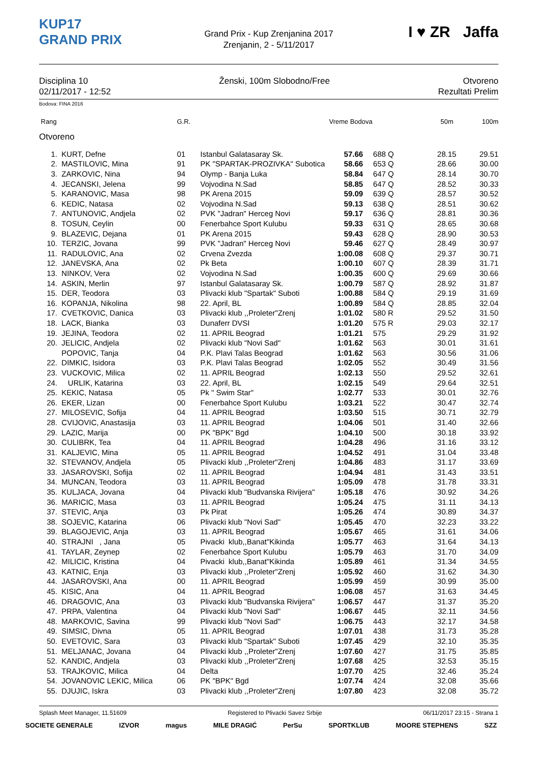KUP17
GRAND PRIX
Grand Prix - Kup Zrenjanina 2017
Zrenjanin, 2 - 5/11/2017
I ♥ ZR Jaffa
Disciplina 10
02/11/2017 - 12:52
Ženski, 100m Slobodno/Free Otvoreno
Rezultati Prelim
Bodova: FINA 2016
| Rang | G.R. | Vreme Bodova | 50m | 100m |
| --- | --- | --- | --- | --- |
Otvoreno
| 1. | KURT, Defne | 01 | Istanbul Galatasaray Sk. | 57.66 | 688 | Q | 28.15 | 29.51 |
| 2. | MASTILOVIC, Mina | 91 | PK "SPARTAK-PROZIVKA" Subotica | 58.66 | 653 | Q | 28.66 | 30.00 |
| 3. | ZARKOVIC, Nina | 94 | Olymp - Banja Luka | 58.84 | 647 | Q | 28.14 | 30.70 |
| 4. | JECANSKI, Jelena | 99 | Vojvodina N.Sad | 58.85 | 647 | Q | 28.52 | 30.33 |
| 5. | KARANOVIC, Masa | 98 | PK Arena 2015 | 59.09 | 639 | Q | 28.57 | 30.52 |
| 6. | KEDIC, Natasa | 02 | Vojvodina N.Sad | 59.13 | 638 | Q | 28.51 | 30.62 |
| 7. | ANTUNOVIC, Andjela | 02 | PVK "Jadran" Herceg Novi | 59.17 | 636 | Q | 28.81 | 30.36 |
| 8. | TOSUN, Ceylin | 00 | Fenerbahce Sport Kulubu | 59.33 | 631 | Q | 28.65 | 30.68 |
| 9. | BLAZEVIC, Dejana | 01 | PK Arena 2015 | 59.43 | 628 | Q | 28.90 | 30.53 |
| 10. | TERZIC, Jovana | 99 | PVK "Jadran" Herceg Novi | 59.46 | 627 | Q | 28.49 | 30.97 |
| 11. | RADULOVIC, Ana | 02 | Crvena Zvezda | 1:00.08 | 608 | Q | 29.37 | 30.71 |
| 12. | JANEVSKA, Ana | 02 | Pk Beta | 1:00.10 | 607 | Q | 28.39 | 31.71 |
| 13. | NINKOV, Vera | 02 | Vojvodina N.Sad | 1:00.35 | 600 | Q | 29.69 | 30.66 |
| 14. | ASKIN, Merlin | 97 | Istanbul Galatasaray Sk. | 1:00.79 | 587 | Q | 28.92 | 31.87 |
| 15. | DER, Teodora | 03 | Plivacki klub "Spartak" Suboti | 1:00.88 | 584 | Q | 29.19 | 31.69 |
| 16. | KOPANJA, Nikolina | 98 | 22. April, BL | 1:00.89 | 584 | Q | 28.85 | 32.04 |
| 17. | CVETKOVIC, Danica | 03 | Plivacki klub ,,Proleter"Zrenj | 1:01.02 | 580 | R | 29.52 | 31.50 |
| 18. | LACK, Bianka | 03 | Dunaferr DVSI | 1:01.20 | 575 | R | 29.03 | 32.17 |
| 19. | JEJINA, Teodora | 02 | 11. APRIL Beograd | 1:01.21 | 575 | | 29.29 | 31.92 |
| 20. | JELICIC, Andjela | 02 | Plivacki klub "Novi Sad" | 1:01.62 | 563 | | 30.01 | 31.61 |
| | POPOVIC, Tanja | 04 | P.K. Plavi Talas Beograd | 1:01.62 | 563 | | 30.56 | 31.06 |
| 22. | DIMKIC, Isidora | 03 | P.K. Plavi Talas Beograd | 1:02.05 | 552 | | 30.49 | 31.56 |
| 23. | VUCKOVIC, Milica | 02 | 11. APRIL Beograd | 1:02.13 | 550 | | 29.52 | 32.61 |
| 24. | URLIK, Katarina | 03 | 22. April, BL | 1:02.15 | 549 | | 29.64 | 32.51 |
| 25. | KEKIC, Natasa | 05 | Pk " Swim Star'' | 1:02.77 | 533 | | 30.01 | 32.76 |
| 26. | EKER, Lizan | 00 | Fenerbahce Sport Kulubu | 1:03.21 | 522 | | 30.47 | 32.74 |
| 27. | MILOSEVIC, Sofija | 04 | 11. APRIL Beograd | 1:03.50 | 515 | | 30.71 | 32.79 |
| 28. | CVIJOVIC, Anastasija | 03 | 11. APRIL Beograd | 1:04.06 | 501 | | 31.40 | 32.66 |
| 29. | LAZIC, Marija | 00 | PK "BPK" Bgd | 1:04.10 | 500 | | 30.18 | 33.92 |
| 30. | CULIBRK, Tea | 04 | 11. APRIL Beograd | 1:04.28 | 496 | | 31.16 | 33.12 |
| 31. | KALJEVIC, Mina | 05 | 11. APRIL Beograd | 1:04.52 | 491 | | 31.04 | 33.48 |
| 32. | STEVANOV, Andjela | 05 | Plivacki klub ,,Proleter"Zrenj | 1:04.86 | 483 | | 31.17 | 33.69 |
| 33. | JASAROVSKI, Sofija | 02 | 11. APRIL Beograd | 1:04.94 | 481 | | 31.43 | 33.51 |
| 34. | MUNCAN, Teodora | 03 | 11. APRIL Beograd | 1:05.09 | 478 | | 31.78 | 33.31 |
| 35. | KULJACA, Jovana | 04 | Plivacki klub "Budvanska Rivijera" | 1:05.18 | 476 | | 30.92 | 34.26 |
| 36. | MARICIC, Masa | 03 | 11. APRIL Beograd | 1:05.24 | 475 | | 31.11 | 34.13 |
| 37. | STEVIC, Anja | 03 | Pk Pirat | 1:05.26 | 474 | | 30.89 | 34.37 |
| 38. | SOJEVIC, Katarina | 06 | Plivacki klub "Novi Sad" | 1:05.45 | 470 | | 32.23 | 33.22 |
| 39. | BLAGOJEVIC, Anja | 03 | 11. APRIL Beograd | 1:05.67 | 465 | | 31.61 | 34.06 |
| 40. | STRAJNI , Jana | 05 | Pivacki klub,,Banat"Kikinda | 1:05.77 | 463 | | 31.64 | 34.13 |
| 41. | TAYLAR, Zeynep | 02 | Fenerbahce Sport Kulubu | 1:05.79 | 463 | | 31.70 | 34.09 |
| 42. | MILICIC, Kristina | 04 | Pivacki klub,,Banat"Kikinda | 1:05.89 | 461 | | 31.34 | 34.55 |
| 43. | KATNIC, Enja | 03 | Plivacki klub ,,Proleter"Zrenj | 1:05.92 | 460 | | 31.62 | 34.30 |
| 44. | JASAROVSKI, Ana | 00 | 11. APRIL Beograd | 1:05.99 | 459 | | 30.99 | 35.00 |
| 45. | KISIC, Ana | 04 | 11. APRIL Beograd | 1:06.08 | 457 | | 31.63 | 34.45 |
| 46. | DRAGOVIC, Ana | 03 | Plivacki klub "Budvanska Rivijera" | 1:06.57 | 447 | | 31.37 | 35.20 |
| 47. | PRPA, Valentina | 04 | Plivacki klub "Novi Sad" | 1:06.67 | 445 | | 32.11 | 34.56 |
| 48. | MARKOVIC, Savina | 99 | Plivacki klub "Novi Sad" | 1:06.75 | 443 | | 32.17 | 34.58 |
| 49. | SIMSIC, Divna | 05 | 11. APRIL Beograd | 1:07.01 | 438 | | 31.73 | 35.28 |
| 50. | EVETOVIC, Sara | 03 | Plivacki klub "Spartak" Suboti | 1:07.45 | 429 | | 32.10 | 35.35 |
| 51. | MELJANAC, Jovana | 04 | Plivacki klub ,,Proleter"Zrenj | 1:07.60 | 427 | | 31.75 | 35.85 |
| 52. | KANDIC, Andjela | 03 | Plivacki klub ,,Proleter"Zrenj | 1:07.68 | 425 | | 32.53 | 35.15 |
| 53. | TRAJKOVIC, Milica | 04 | Delta | 1:07.70 | 425 | | 32.46 | 35.24 |
| 54. | JOVANOVIC LEKIC, Milica | 06 | PK "BPK" Bgd | 1:07.74 | 424 | | 32.08 | 35.66 |
| 55. | DJUJIC, Iskra | 03 | Plivacki klub ,,Proleter"Zrenj | 1:07.80 | 423 | | 32.08 | 35.72 |
Splash Meet Manager, 11.51609 Registered to Plivacki Savez Srbije 06/11/2017 23:15 - Strana 1
SOCIETE GENERALE IZVOR magus MILE DRAGIĆ PerSu SPORTKLUB MOORE STEPHENS SZZ